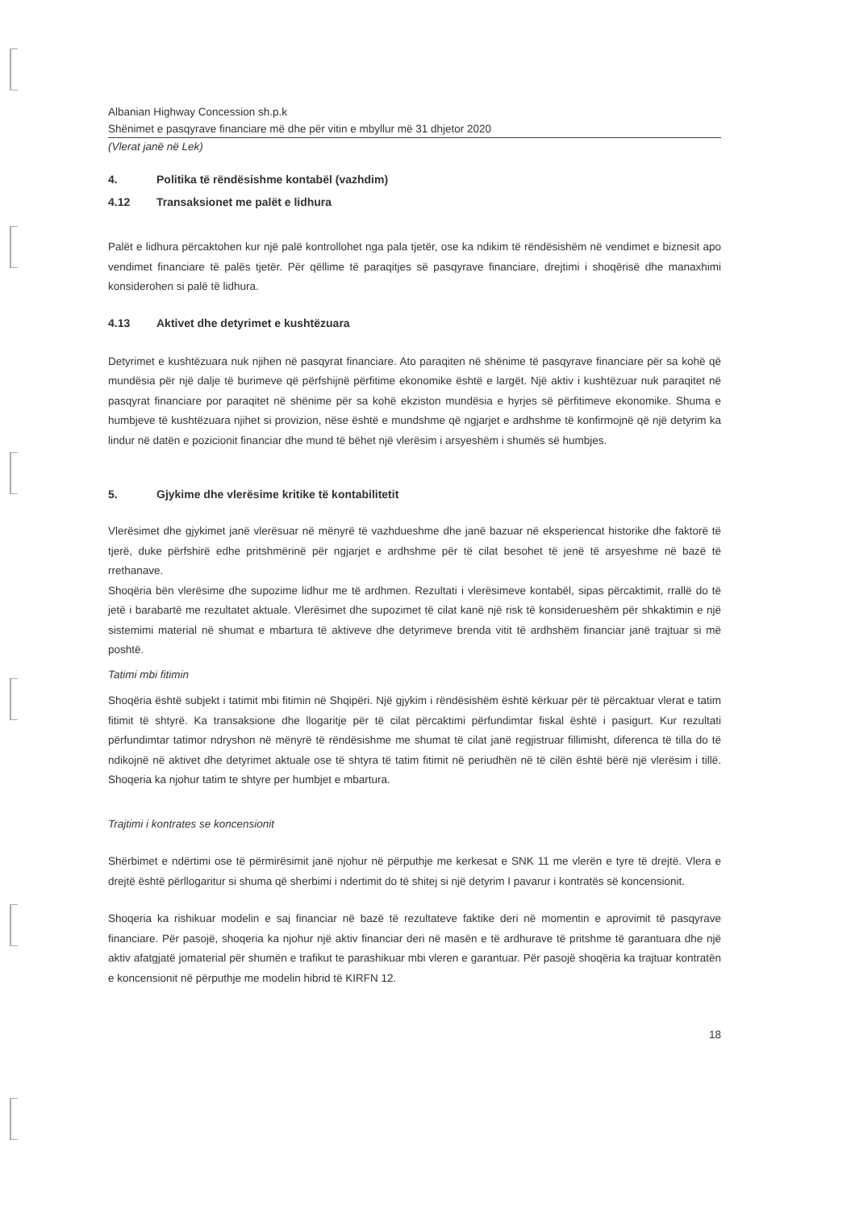Albanian Highway Concession sh.p.k
Shënimet e pasqyrave financiare më dhe për vitin e mbyllur më 31 dhjetor 2020
(Vlerat janë në Lek)
4. Politika të rëndësishme kontabël (vazhdim)
4.12 Transaksionet me palët e lidhura
Palët e lidhura përcaktohen kur një palë kontrollohet nga pala tjetër, ose ka ndikim të rëndësishëm në vendimet e biznesit apo vendimet financiare të palës tjetër. Për qëllime të paraqitjes së pasqyrave financiare, drejtimi i shoqërisë dhe manaxhimi konsiderohen si palë të lidhura.
4.13 Aktivet dhe detyrimet e kushtëzuara
Detyrimet e kushtëzuara nuk njihen në pasqyrat financiare. Ato paraqiten në shënime të pasqyrave financiare për sa kohë që mundësia për një dalje të burimeve që përfshijnë përfitime ekonomike është e largët. Një aktiv i kushtëzuar nuk paraqitet në pasqyrat financiare por paraqitet në shënime për sa kohë ekziston mundësia e hyrjes së përfitimeve ekonomike. Shuma e humbjeve të kushtëzuara njihet si provizion, nëse është e mundshme që ngjarjet e ardhshme të konfirmojnë që një detyrim ka lindur në datën e pozicionit financiar dhe mund të bëhet një vlerësim i arsyeshëm i shumës së humbjes.
5. Gjykime dhe vlerësime kritike të kontabilitetit
Vlerësimet dhe gjykimet janë vlerësuar në mënyrë të vazhdueshme dhe janë bazuar në eksperiencat historike dhe faktorë të tjerë, duke përfshirë edhe pritshmërinë për ngjarjet e ardhshme për të cilat besohet të jenë të arsyeshme në bazë të rrethanave.
Shoqëria bën vlerësime dhe supozime lidhur me të ardhmen. Rezultati i vlerësimeve kontabël, sipas përcaktimit, rrallë do të jetë i barabartë me rezultatet aktuale. Vlerësimet dhe supozimet të cilat kanë një risk të konsiderueshëm për shkaktimin e një sistemimi material në shumat e mbartura të aktiveve dhe detyrimeve brenda vitit të ardhshëm financiar janë trajtuar si më poshtë.
Tatimi mbi fitimin
Shoqëria është subjekt i tatimit mbi fitimin në Shqipëri. Një gjykim i rëndësishëm është kërkuar për të përcaktuar vlerat e tatim fitimit të shtyrë. Ka transaksione dhe llogaritje për të cilat përcaktimi përfundimtar fiskal është i pasigurt. Kur rezultati përfundimtar tatimor ndryshon në mënyrë të rëndësishme me shumat të cilat janë regjistruar fillimisht, diferenca të tilla do të ndikojnë në aktivet dhe detyrimet aktuale ose të shtyra të tatim fitimit në periudhën në të cilën është bërë një vlerësim i tillë. Shoqeria ka njohur tatim te shtyre per humbjet e mbartura.
Trajtimi i kontrates se koncensionit
Shërbimet e ndërtimi ose të përmirësimit janë njohur në përputhje me kerkesat e SNK 11 me vlerën e tyre të drejtë. Vlera e drejtë është përllogaritur si shuma që sherbimi i ndertimit do të shitej si një detyrim I pavarur i kontratës së koncensionit.
Shoqeria ka rishikuar modelin e saj financiar në bazë të rezultateve faktike deri në momentin e aprovimit të pasqyrave financiare. Për pasojë, shoqeria ka njohur një aktiv financiar deri në masën e të ardhurave të pritshme të garantuara dhe një aktiv afatgjatë jomaterial për shumën e trafikut te parashikuar mbi vleren e garantuar. Për pasojë shoqëria ka trajtuar kontratën e koncensionit në përputhje me modelin hibrid të KIRFN 12.
18